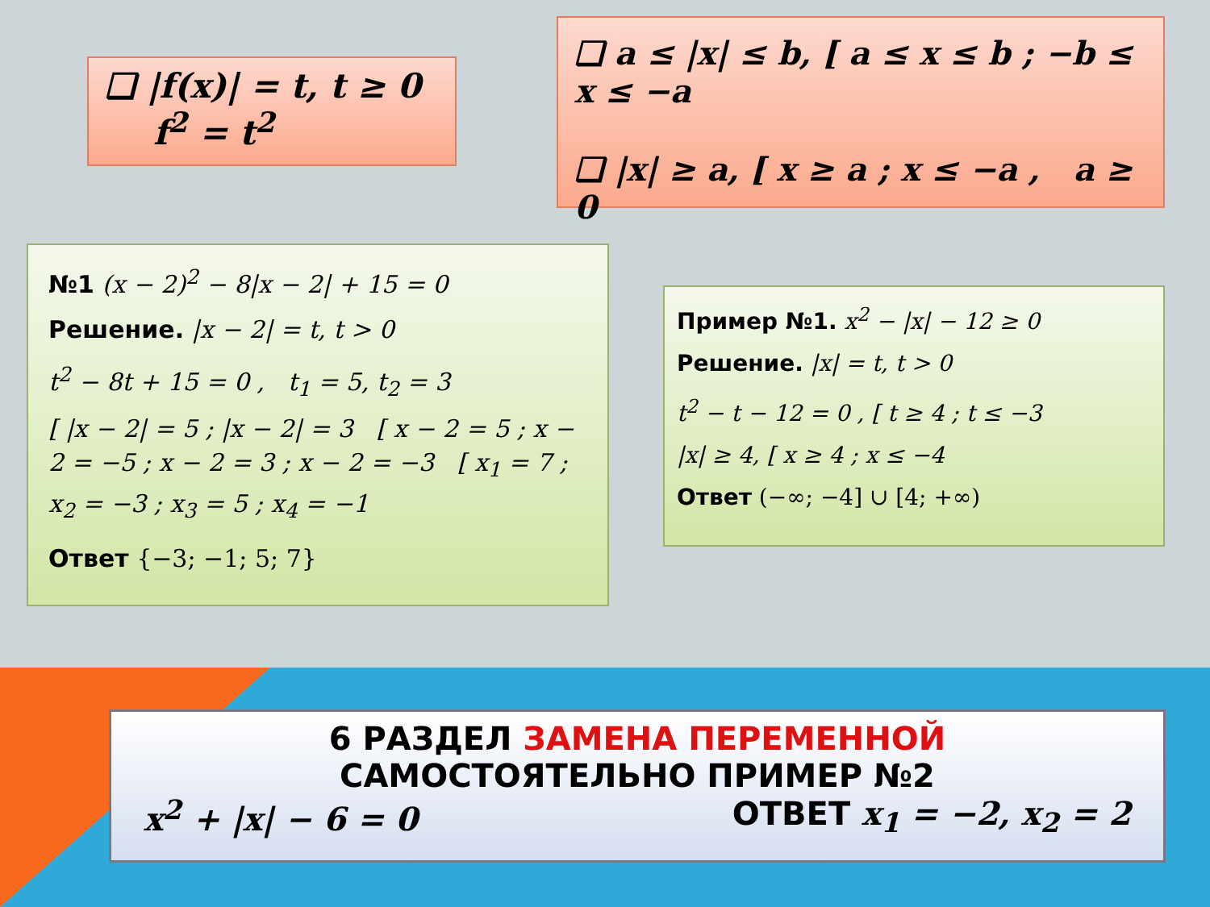❑ |f(x)| = t, t ≥ 0
f<sup>2</sup> = t<sup>2</sup>
❑ a ≤ |x| ≤ b, [ a ≤ x ≤ b ; −b ≤ x ≤ −a
❑ |x| ≥ a, [ x ≥ a ; x ≤ −a , a ≥ 0
№1 (x − 2)<sup>2</sup> − 8|x − 2| + 15 = 0
Решение. |x − 2| = t, t > 0
t<sup>2</sup> − 8t + 15 = 0 , t<sub>1</sub> = 5, t<sub>2</sub> = 3
[ |x − 2| = 5 ; |x − 2| = 3 [ x − 2 = 5 ; x − 2 = −5 ; x − 2 = 3 ; x − 2 = −3 [ x<sub>1</sub> = 7 ; x<sub>2</sub> = −3 ; x<sub>3</sub> = 5 ; x<sub>4</sub> = −1
Ответ {−3; −1; 5; 7}
Пример №1. x<sup>2</sup> − |x| − 12 ≥ 0
Решение. |x| = t, t > 0
t<sup>2</sup> − t − 12 = 0 , [ t ≥ 4 ; t ≤ −3
|x| ≥ 4, [ x ≥ 4 ; x ≤ −4
Ответ (−∞; −4] ∪ [4; +∞)
6 РАЗДЕЛ ЗАМЕНА ПЕРЕМЕННОЙ
САМОСТОЯТЕЛЬНО ПРИМЕР №2
x<sup>2</sup> + |x| − 6 = 0 ОТВЕТ x<sub>1</sub> = −2, x<sub>2</sub> = 2